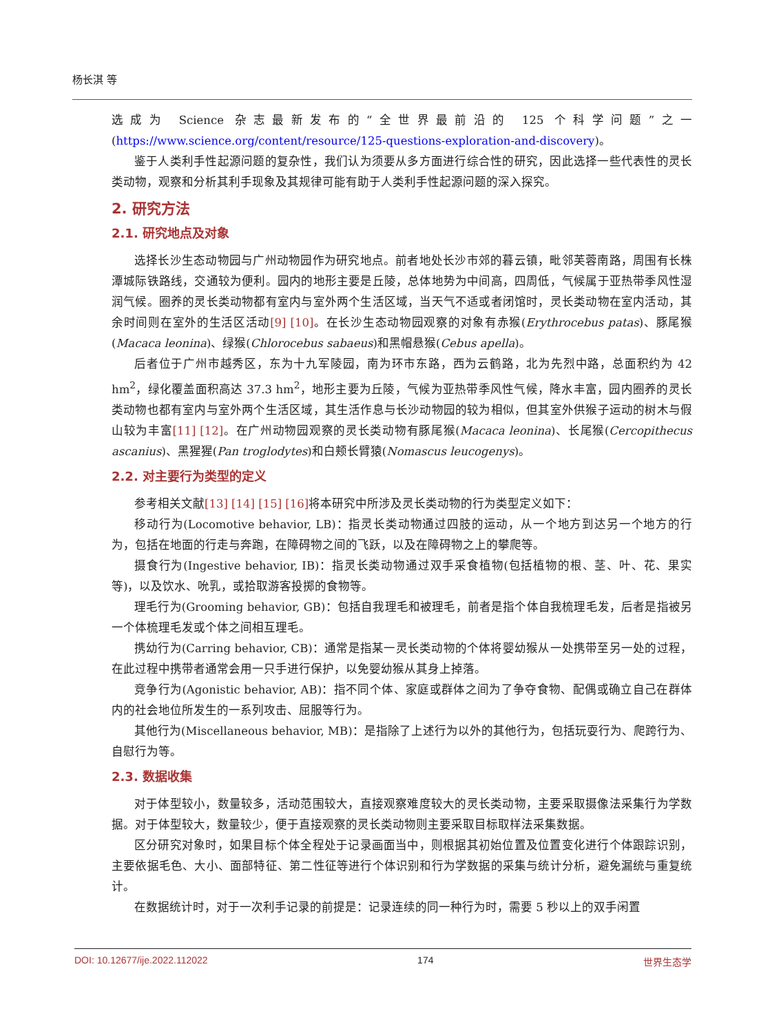杨长淇 等
选成为 Science 杂志最新发布的“全世界最前沿的 125 个科学问题”之一(https://www.science.org/content/resource/125-questions-exploration-and-discovery)。
鉴于人类利手性起源问题的复杂性，我们认为须要从多方面进行综合性的研究，因此选择一些代表性的灵长类动物，观察和分析其利手现象及其规律可能有助于人类利手性起源问题的深入探究。
2. 研究方法
2.1. 研究地点及对象
选择长沙生态动物园与广州动物园作为研究地点。前者地处长沙市郊的暮云镇，毗邻芙蓉南路，周围有长株潭城际铁路线，交通较为便利。园内的地形主要是丘陵，总体地势为中间高，四周低，气候属于亚热带季风性湿润气候。圈养的灵长类动物都有室内与室外两个生活区域，当天气不适或者闭馆时，灵长类动物在室内活动，其余时间则在室外的生活区活动[9] [10]。在长沙生态动物园观察的对象有赤猴(Erythrocebus patas)、豚尾猴(Macaca leonina)、绿猴(Chlorocebus sabaeus)和黑帽悬猴(Cebus apella)。
后者位于广州市越秀区，东为十九军陵园，南为环市东路，西为云鹤路，北为先烈中路，总面积约为 42 hm<sup>2</sup>，绿化覆盖面积高达 37.3 hm<sup>2</sup>，地形主要为丘陵，气候为亚热带季风性气候，降水丰富，园内圈养的灵长类动物也都有室内与室外两个生活区域，其生活作息与长沙动物园的较为相似，但其室外供猴子运动的树木与假山较为丰富[11] [12]。在广州动物园观察的灵长类动物有豚尾猴(Macaca leonina)、长尾猴(Cercopithecus ascanius)、黑猩猩(Pan troglodytes)和白颊长臂猿(Nomascus leucogenys)。
2.2. 对主要行为类型的定义
参考相关文献[13] [14] [15] [16] 将本研究中所涉及灵长类动物的行为类型定义如下：
移动行为(Locomotive behavior, LB)：指灵长类动物通过四肢的运动，从一个地方到达另一个地方的行为，包括在地面的行走与奔跑，在障碍物之间的飞跃，以及在障碍物之上的攀爬等。
摄食行为(Ingestive behavior, IB)：指灵长类动物通过双手采食植物(包括植物的根、茎、叶、花、果实等)，以及饮水、吮乳，或拾取游客投掷的食物等。
理毛行为(Grooming behavior, GB)：包括自我理毛和被理毛，前者是指个体自我梳理毛发，后者是指被另一个体梳理毛发或个体之间相互理毛。
携幼行为(Carring behavior, CB)：通常是指某一灵长类动物的个体将婴幼猴从一处携带至另一处的过程，在此过程中携带者通常会用一只手进行保护，以免婴幼猴从其身上掉落。
竞争行为(Agonistic behavior, AB)：指不同个体、家庭或群体之间为了争夺食物、配偶或确立自己在群体内的社会地位所发生的一系列攻击、屈服等行为。
其他行为(Miscellaneous behavior, MB)：是指除了上述行为以外的其他行为，包括玩耍行为、爬跨行为、自慰行为等。
2.3. 数据收集
对于体型较小，数量较多，活动范围较大，直接观察难度较大的灵长类动物，主要采取摄像法采集行为学数据。对于体型较大，数量较少，便于直接观察的灵长类动物则主要采取目标取样法采集数据。
区分研究对象时，如果目标个体全程处于记录画面当中，则根据其初始位置及位置变化进行个体跟踪识别，主要依据毛色、大小、面部特征、第二性征等进行个体识别和行为学数据的采集与统计分析，避免漏统与重复统计。
在数据统计时，对于一次利手记录的前提是：记录连续的同一种行为时，需要 5 秒以上的双手闲置
DOI: 10.12677/ije.2022.112022 174 世界生态学